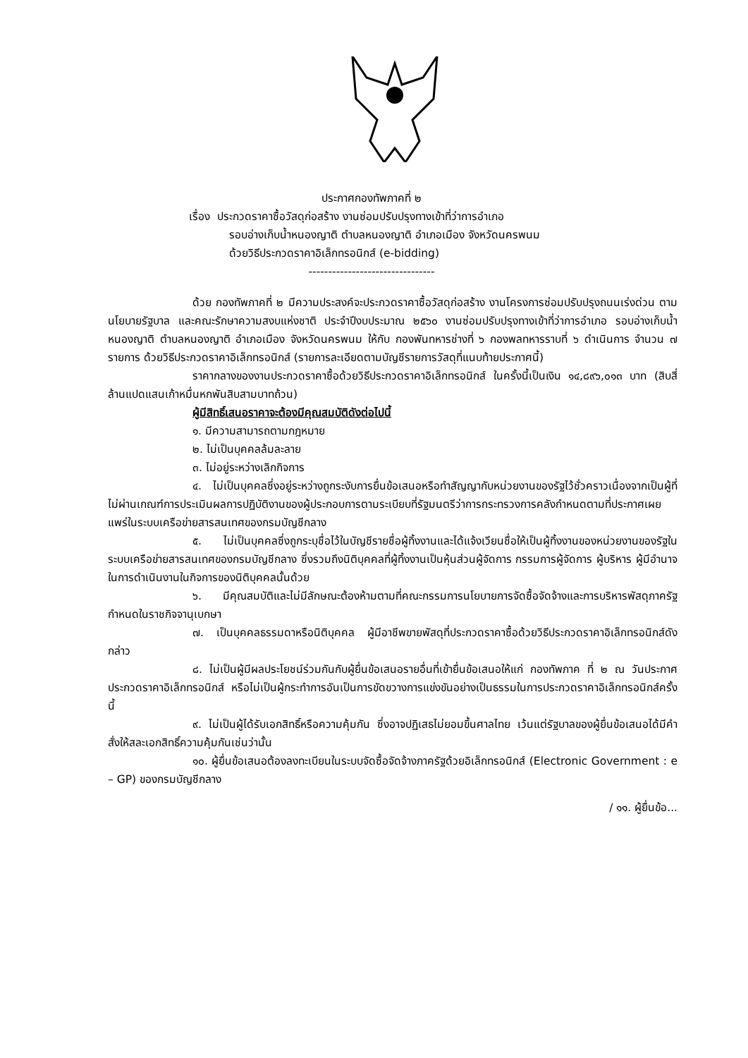ประกาศกองทัพภาคที่ ๒
เรื่อง ประกวดราคาซื้อวัสดุก่อสร้าง งานซ่อมปรับปรุงทางเข้าที่ว่าการอำเภอ
รอบอ่างเก็บน้ำหนองญาติ ตำบลหนองญาติ อำเภอเมือง จังหวัดนครพนม
ด้วยวิธีประกวดราคาอิเล็กทรอนิกส์ (e-bidding)
--------------------------------
ด้วย กองทัพภาคที่ ๒ มีความประสงค์จะประกวดราคาซื้อวัสดุก่อสร้าง งานโครงการซ่อมปรับปรุงถนนเร่งด่วน ตามนโยบายรัฐบาล และคณะรักษาความสงบแห่งชาติ ประจำปีงบประมาณ ๒๕๖๐ งานซ่อมปรับปรุงทางเข้าที่ว่าการอำเภอ รอบอ่างเก็บน้ำหนองญาติ ตำบลหนองญาติ อำเภอเมือง จังหวัดนครพนม ให้กับ กองพันทหารช่างที่ ๖ กองพลทหารราบที่ ๖ ดำเนินการ จำนวน ๗ รายการ ด้วยวิธีประกวดราคาอิเล็กทรอนิกส์ (รายการละเอียดตามบัญชีรายการวัสดุที่แนบท้ายประกาศนี้)
ราคากลางของงานประกวดราคาซื้อด้วยวิธีประกวดราคาอิเล็กทรอนิกส์ ในครั้งนี้เป็นเงิน ๑๔,๘๙๖,๐๑๓ บาท (สิบสี่ล้านแปดแสนเก้าหมื่นหกพันสิบสามบาทถ้วน)
ผู้มีสิทธิ์เสนอราคาจะต้องมีคุณสมบัติดังต่อไปนี้
๑. มีความสามารถตามกฎหมาย
๒. ไม่เป็นบุคคลล้มละลาย
๓. ไม่อยู่ระหว่างเลิกกิจการ
๔. ไม่เป็นบุคคลซึ่งอยู่ระหว่างถูกระงับการยื่นข้อเสนอหรือทำสัญญากับหน่วยงานของรัฐไว้ชั่วคราวเนื่องจากเป็นผู้ที่ไม่ผ่านเกณฑ์การประเมินผลการปฏิบัติงานของผู้ประกอบการตามระเบียบที่รัฐมนตรีว่าการกระทรวงการคลังกำหนดตามที่ประกาศเผยแพร่ในระบบเครือข่ายสารสนเทศของกรมบัญชีกลาง
๕. ไม่เป็นบุคคลซึ่งถูกระบุชื่อไว้ในบัญชีรายชื่อผู้ทิ้งงานและได้แจ้งเวียนชื่อให้เป็นผู้ทิ้งงานของหน่วยงานของรัฐในระบบเครือข่ายสารสนเทศของกรมบัญชีกลาง ซึ่งรวมถึงนิติบุคคลที่ผู้ทิ้งงานเป็นหุ้นส่วนผู้จัดการ กรรมการผู้จัดการ ผู้บริหาร ผู้มีอำนาจในการดำเนินงานในกิจการของนิติบุคคลนั้นด้วย
๖. มีคุณสมบัติและไม่มีลักษณะต้องห้ามตามที่คณะกรรมการนโยบายการจัดซื้อจัดจ้างและการบริหารพัสดุภาครัฐกำหนดในราชกิจจานุเบกษา
๗. เป็นบุคคลธรรมดาหรือนิติบุคคล ผู้มีอาชีพขายพัสดุที่ประกวดราคาซื้อด้วยวิธีประกวดราคาอิเล็กทรอนิกส์ดังกล่าว
๘. ไม่เป็นผู้มีผลประโยชน์ร่วมกันกับผู้ยื่นข้อเสนอรายอื่นที่เข้ายื่นข้อเสนอให้แก่ กองทัพภาค ที่ ๒ ณ วันประกาศประกวดราคาอิเล็กทรอนิกส์ หรือไม่เป็นผู้กระทำการอันเป็นการขัดขวางการแข่งขันอย่างเป็นธรรมในการประกวดราคาอิเล็กทรอนิกส์ครั้งนี้
๙. ไม่เป็นผู้ได้รับเอกสิทธิ์หรือความคุ้มกัน ซึ่งอาจปฏิเสธไม่ยอมขึ้นศาลไทย เว้นแต่รัฐบาลของผู้ยื่นข้อเสนอได้มีคำสั่งให้สละเอกสิทธิ์ความคุ้มกันเช่นว่านั้น
๑๐. ผู้ยื่นข้อเสนอต้องลงทะเบียนในระบบจัดซื้อจัดจ้างภาครัฐด้วยอิเล็กทรอนิกส์ (Electronic Government : e – GP) ของกรมบัญชีกลาง
/ ๑๑. ผู้ยื่นข้อ...